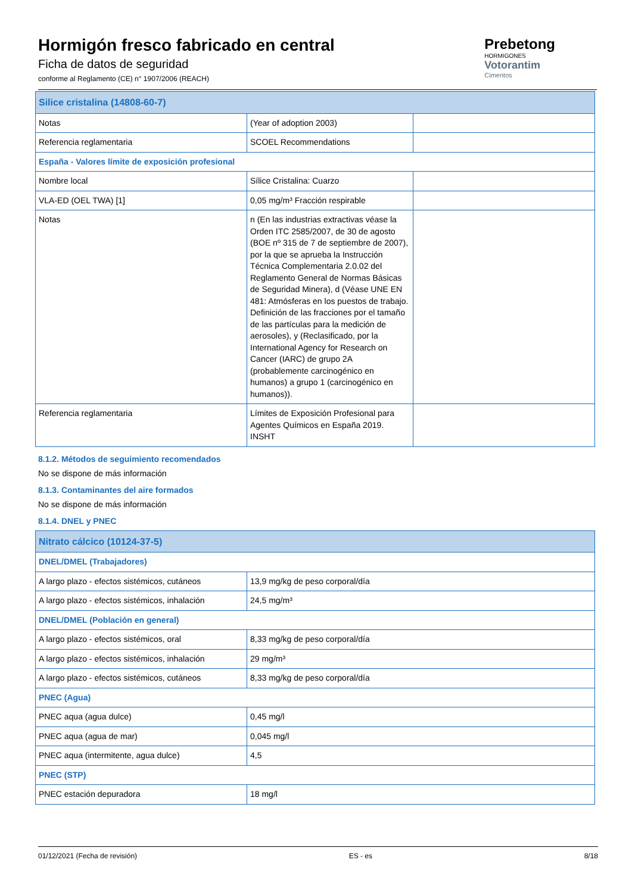Hormigón fresco fabricado en central
Ficha de datos de seguridad
conforme al Reglamento (CE) n° 1907/2006 (REACH)
Prebetong
HORMIGONES
Votorantim
Cimentos
| Silice cristalina (14808-60-7) | | |
| Notas | (Year of adoption 2003) | |
| Referencia reglamentaria | SCOEL Recommendations | |
| España - Valores límite de exposición profesional | | |
| Nombre local | Sílice Cristalina: Cuarzo | |
| VLA-ED (OEL TWA) [1] | 0,05 mg/m³ Fracción respirable | |
| Notas | n (En las industrias extractivas véase la Orden ITC 2585/2007, de 30 de agosto (BOE nº 315 de 7 de septiembre de 2007), por la que se aprueba la Instrucción Técnica Complementaria 2.0.02 del Reglamento General de Normas Básicas de Seguridad Minera), d (Véase UNE EN 481: Atmósferas en los puestos de trabajo. Definición de las fracciones por el tamaño de las partículas para la medición de aerosoles), y (Reclasificado, por la International Agency for Research on Cancer (IARC) de grupo 2A (probablemente carcinogénico en humanos) a grupo 1 (carcinogénico en humanos)). | |
| Referencia reglamentaria | Límites de Exposición Profesional para Agentes Químicos en España 2019. INSHT | |
8.1.2. Métodos de seguimiento recomendados
No se dispone de más información
8.1.3. Contaminantes del aire formados
No se dispone de más información
8.1.4. DNEL y PNEC
| Nitrato cálcico (10124-37-5) | |
| DNEL/DMEL (Trabajadores) | |
| A largo plazo - efectos sistémicos, cutáneos | 13,9 mg/kg de peso corporal/día |
| A largo plazo - efectos sistémicos, inhalación | 24,5 mg/m³ |
| DNEL/DMEL (Población en general) | |
| A largo plazo - efectos sistémicos, oral | 8,33 mg/kg de peso corporal/día |
| A largo plazo - efectos sistémicos, inhalación | 29 mg/m³ |
| A largo plazo - efectos sistémicos, cutáneos | 8,33 mg/kg de peso corporal/día |
| PNEC (Agua) | |
| PNEC aqua (agua dulce) | 0,45 mg/l |
| PNEC aqua (agua de mar) | 0,045 mg/l |
| PNEC aqua (intermitente, agua dulce) | 4,5 |
| PNEC (STP) | |
| PNEC estación depuradora | 18 mg/l |
01/12/2021 (Fecha de revisión) ES - es 8/18